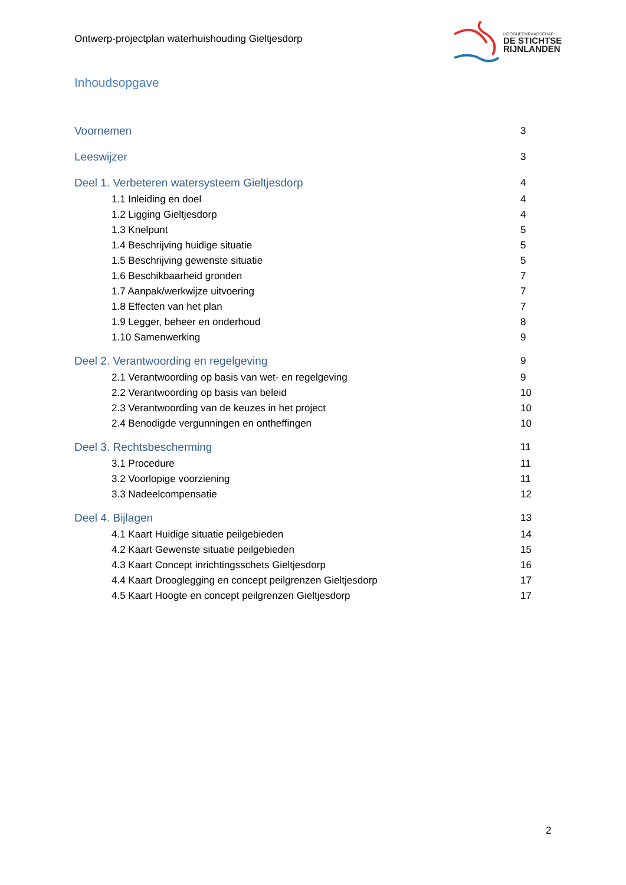Ontwerp-projectplan waterhuishouding Gieltjesdorp
HOOGHEEMRAADSCHAP
DE STICHTSE
RIJNLANDEN
Inhoudsopgave
Voornemen 3
Leeswijzer 3
Deel 1. Verbeteren watersysteem Gieltjesdorp 4
1.1 Inleiding en doel 4
1.2 Ligging Gieltjesdorp 4
1.3 Knelpunt 5
1.4 Beschrijving huidige situatie 5
1.5 Beschrijving gewenste situatie 5
1.6 Beschikbaarheid gronden 7
1.7 Aanpak/werkwijze uitvoering 7
1.8 Effecten van het plan 7
1.9 Legger, beheer en onderhoud 8
1.10 Samenwerking 9
Deel 2. Verantwoording en regelgeving 9
2.1 Verantwoording op basis van wet- en regelgeving 9
2.2 Verantwoording op basis van beleid 10
2.3 Verantwoording van de keuzes in het project 10
2.4 Benodigde vergunningen en ontheffingen 10
Deel 3. Rechtsbescherming 11
3.1 Procedure 11
3.2 Voorlopige voorziening 11
3.3 Nadeelcompensatie 12
Deel 4. Bijlagen 13
4.1 Kaart Huidige situatie peilgebieden 14
4.2 Kaart Gewenste situatie peilgebieden 15
4.3 Kaart Concept inrichtingsschets Gieltjesdorp 16
4.4 Kaart Drooglegging en concept peilgrenzen Gieltjesdorp 17
4.5 Kaart Hoogte en concept peilgrenzen Gieltjesdorp 17
2